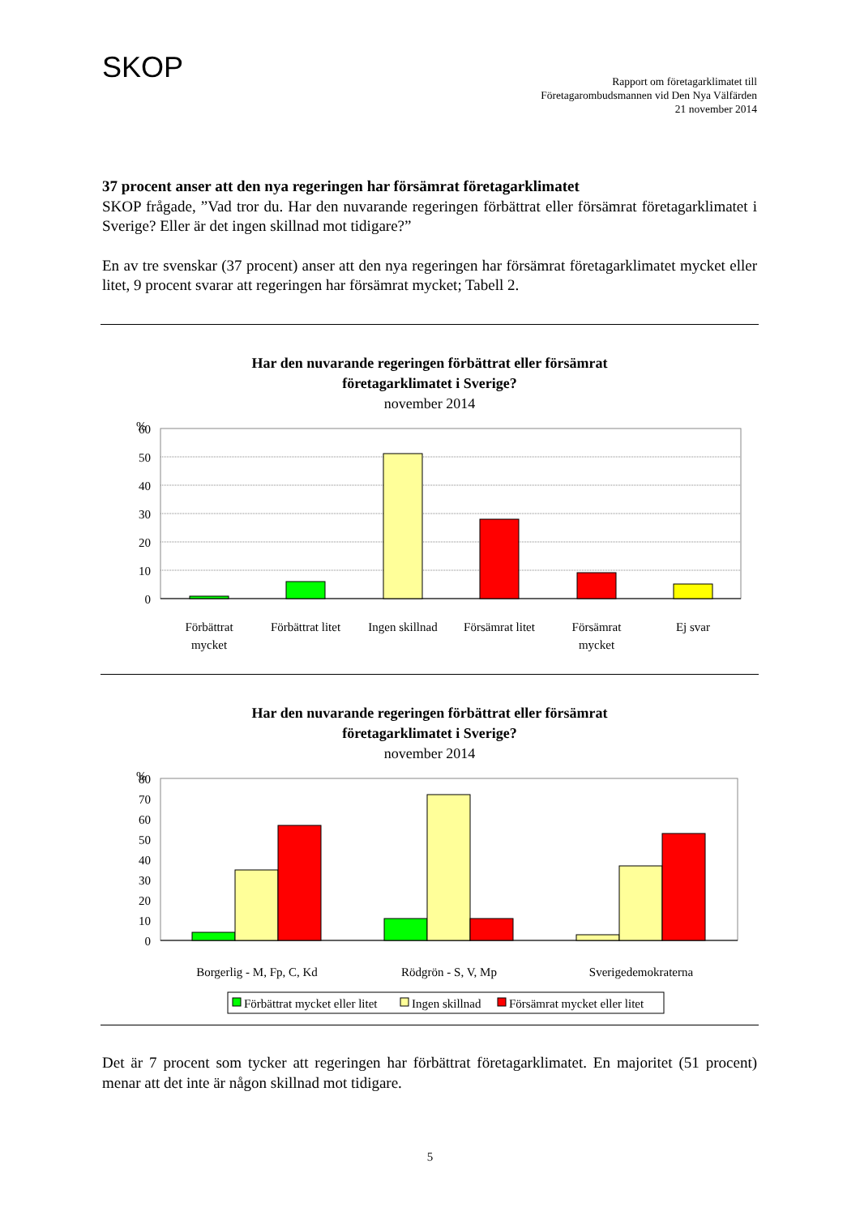SKOP
Rapport om företagarklimatet till
Företagarombudsmannen vid Den Nya Välfärden
21 november 2014
37 procent anser att den nya regeringen har försämrat företagarklimatet
SKOP frågade, ”Vad tror du. Har den nuvarande regeringen förbättrat eller försämrat företagarklimatet i Sverige? Eller är det ingen skillnad mot tidigare?”
En av tre svenskar (37 procent) anser att den nya regeringen har försämrat företagarklimatet mycket eller litet, 9 procent svarar att regeringen har försämrat mycket; Tabell 2.
Har den nuvarande regeringen förbättrat eller försämrat
företagarklimatet i Sverige?
november 2014
%
60
50
40
30
20
10
0
Förbättrat
mycket
Förbättrat litet
Ingen skillnad
Försämrat litet
Försämrat
mycket
Ej svar
Har den nuvarande regeringen förbättrat eller försämrat
företagarklimatet i Sverige?
november 2014
%
80
70
60
50
40
30
20
10
0
Borgerlig - M, Fp, C, Kd
Rödgrön - S, V, Mp
Sverigedemokraterna
Förbättrat mycket eller litet
Ingen skillnad
Försämrat mycket eller litet
Det är 7 procent som tycker att regeringen har förbättrat företagarklimatet. En majoritet (51 procent) menar att det inte är någon skillnad mot tidigare.
5